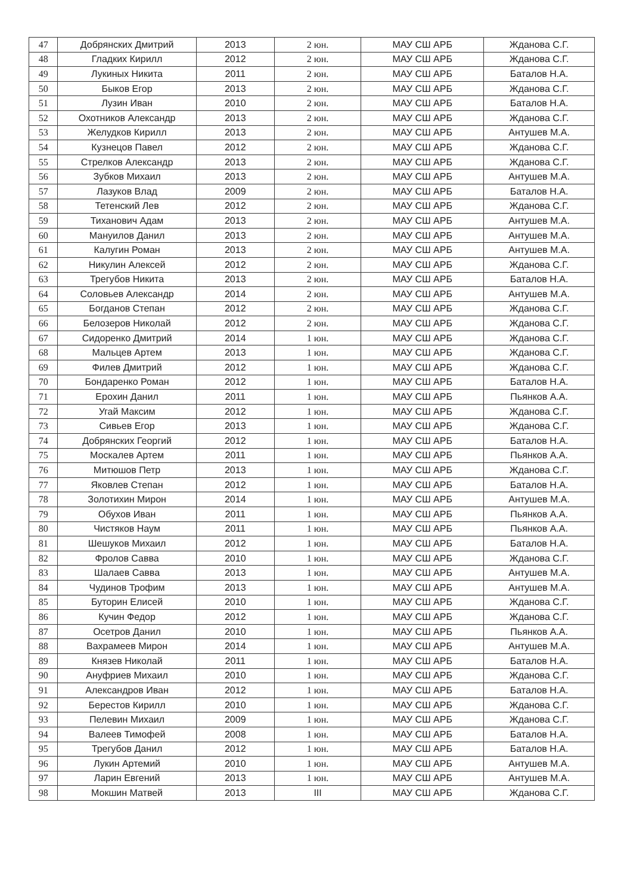| 47 | Добрянских Дмитрий | 2013 | 2 юн. | МАУ СШ АРБ | Жданова С.Г. |
| 48 | Гладких Кирилл | 2012 | 2 юн. | МАУ СШ АРБ | Жданова С.Г. |
| 49 | Лукиных Никита | 2011 | 2 юн. | МАУ СШ АРБ | Баталов Н.А. |
| 50 | Быков Егор | 2013 | 2 юн. | МАУ СШ АРБ | Жданова С.Г. |
| 51 | Лузин Иван | 2010 | 2 юн. | МАУ СШ АРБ | Баталов Н.А. |
| 52 | Охотников Александр | 2013 | 2 юн. | МАУ СШ АРБ | Жданова С.Г. |
| 53 | Желудков Кирилл | 2013 | 2 юн. | МАУ СШ АРБ | Антушев М.А. |
| 54 | Кузнецов Павел | 2012 | 2 юн. | МАУ СШ АРБ | Жданова С.Г. |
| 55 | Стрелков Александр | 2013 | 2 юн. | МАУ СШ АРБ | Жданова С.Г. |
| 56 | Зубков Михаил | 2013 | 2 юн. | МАУ СШ АРБ | Антушев М.А. |
| 57 | Лазуков Влад | 2009 | 2 юн. | МАУ СШ АРБ | Баталов Н.А. |
| 58 | Тетенский Лев | 2012 | 2 юн. | МАУ СШ АРБ | Жданова С.Г. |
| 59 | Тиханович Адам | 2013 | 2 юн. | МАУ СШ АРБ | Антушев М.А. |
| 60 | Мануилов Данил | 2013 | 2 юн. | МАУ СШ АРБ | Антушев М.А. |
| 61 | Калугин Роман | 2013 | 2 юн. | МАУ СШ АРБ | Антушев М.А. |
| 62 | Никулин Алексей | 2012 | 2 юн. | МАУ СШ АРБ | Жданова С.Г. |
| 63 | Трегубов Никита | 2013 | 2 юн. | МАУ СШ АРБ | Баталов Н.А. |
| 64 | Соловьев Александр | 2014 | 2 юн. | МАУ СШ АРБ | Антушев М.А. |
| 65 | Богданов Степан | 2012 | 2 юн. | МАУ СШ АРБ | Жданова С.Г. |
| 66 | Белозеров Николай | 2012 | 2 юн. | МАУ СШ АРБ | Жданова С.Г. |
| 67 | Сидоренко Дмитрий | 2014 | 1 юн. | МАУ СШ АРБ | Жданова С.Г. |
| 68 | Мальцев Артем | 2013 | 1 юн. | МАУ СШ АРБ | Жданова С.Г. |
| 69 | Филев Дмитрий | 2012 | 1 юн. | МАУ СШ АРБ | Жданова С.Г. |
| 70 | Бондаренко Роман | 2012 | 1 юн. | МАУ СШ АРБ | Баталов Н.А. |
| 71 | Ерохин Данил | 2011 | 1 юн. | МАУ СШ АРБ | Пьянков А.А. |
| 72 | Угай Максим | 2012 | 1 юн. | МАУ СШ АРБ | Жданова С.Г. |
| 73 | Сивьев Егор | 2013 | 1 юн. | МАУ СШ АРБ | Жданова С.Г. |
| 74 | Добрянских Георгий | 2012 | 1 юн. | МАУ СШ АРБ | Баталов Н.А. |
| 75 | Москалев Артем | 2011 | 1 юн. | МАУ СШ АРБ | Пьянков А.А. |
| 76 | Митюшов Петр | 2013 | 1 юн. | МАУ СШ АРБ | Жданова С.Г. |
| 77 | Яковлев Степан | 2012 | 1 юн. | МАУ СШ АРБ | Баталов Н.А. |
| 78 | Золотихин Мирон | 2014 | 1 юн. | МАУ СШ АРБ | Антушев М.А. |
| 79 | Обухов Иван | 2011 | 1 юн. | МАУ СШ АРБ | Пьянков А.А. |
| 80 | Чистяков Наум | 2011 | 1 юн. | МАУ СШ АРБ | Пьянков А.А. |
| 81 | Шешуков Михаил | 2012 | 1 юн. | МАУ СШ АРБ | Баталов Н.А. |
| 82 | Фролов Савва | 2010 | 1 юн. | МАУ СШ АРБ | Жданова С.Г. |
| 83 | Шалаев Савва | 2013 | 1 юн. | МАУ СШ АРБ | Антушев М.А. |
| 84 | Чудинов Трофим | 2013 | 1 юн. | МАУ СШ АРБ | Антушев М.А. |
| 85 | Буторин Елисей | 2010 | 1 юн. | МАУ СШ АРБ | Жданова С.Г. |
| 86 | Кучин Федор | 2012 | 1 юн. | МАУ СШ АРБ | Жданова С.Г. |
| 87 | Осетров Данил | 2010 | 1 юн. | МАУ СШ АРБ | Пьянков А.А. |
| 88 | Вахрамеев Мирон | 2014 | 1 юн. | МАУ СШ АРБ | Антушев М.А. |
| 89 | Князев Николай | 2011 | 1 юн. | МАУ СШ АРБ | Баталов Н.А. |
| 90 | Ануфриев Михаил | 2010 | 1 юн. | МАУ СШ АРБ | Жданова С.Г. |
| 91 | Александров Иван | 2012 | 1 юн. | МАУ СШ АРБ | Баталов Н.А. |
| 92 | Берестов Кирилл | 2010 | 1 юн. | МАУ СШ АРБ | Жданова С.Г. |
| 93 | Пелевин Михаил | 2009 | 1 юн. | МАУ СШ АРБ | Жданова С.Г. |
| 94 | Валеев Тимофей | 2008 | 1 юн. | МАУ СШ АРБ | Баталов Н.А. |
| 95 | Трегубов Данил | 2012 | 1 юн. | МАУ СШ АРБ | Баталов Н.А. |
| 96 | Лукин Артемий | 2010 | 1 юн. | МАУ СШ АРБ | Антушев М.А. |
| 97 | Ларин Евгений | 2013 | 1 юн. | МАУ СШ АРБ | Антушев М.А. |
| 98 | Мокшин Матвей | 2013 | III | МАУ СШ АРБ | Жданова С.Г. |